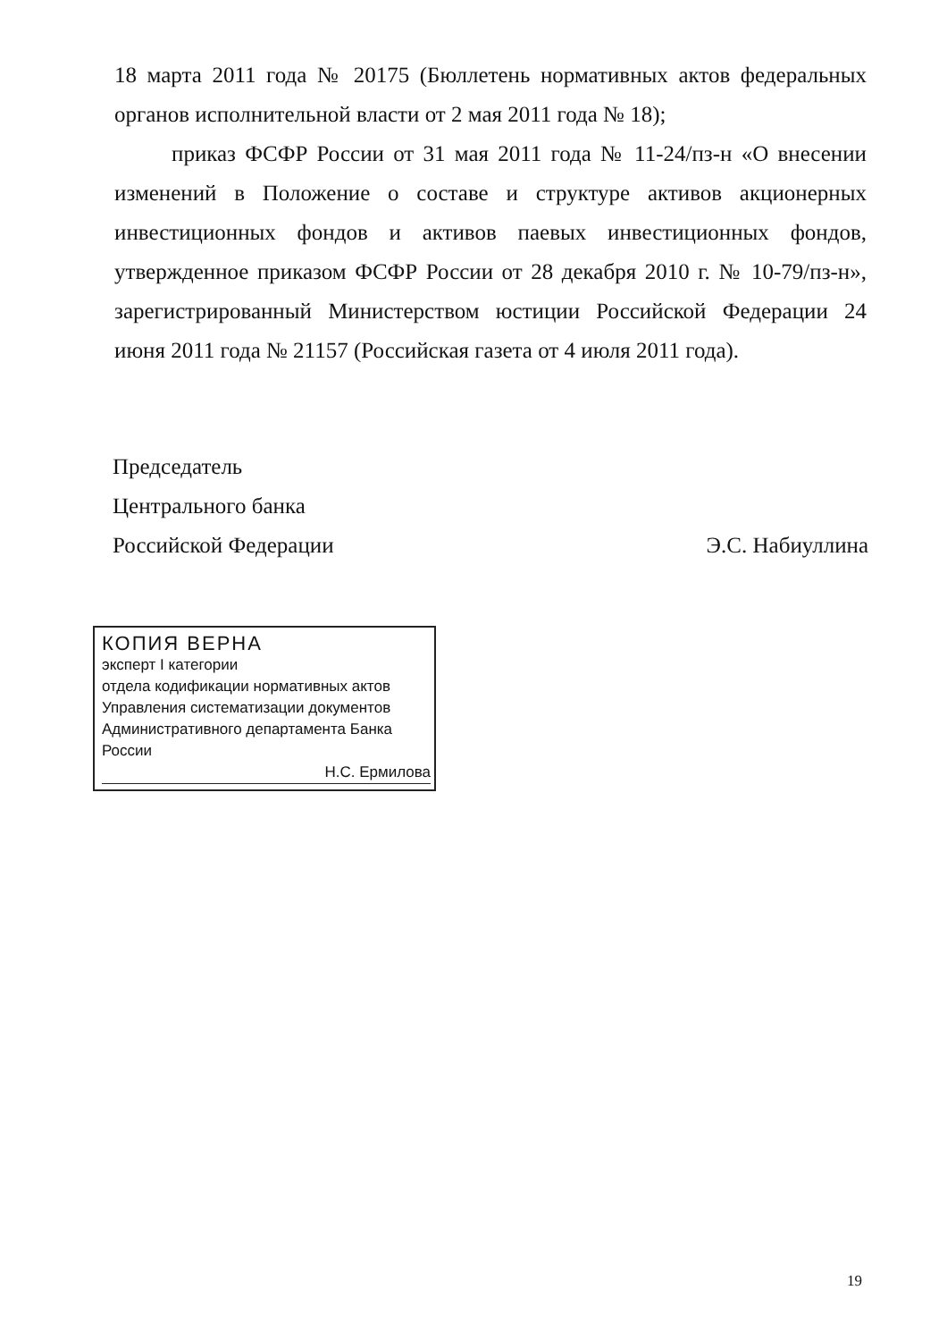18 марта 2011 года № 20175 (Бюллетень нормативных актов федеральных органов исполнительной власти от 2 мая 2011 года № 18);
приказ ФСФР России от 31 мая 2011 года № 11-24/пз-н «О внесении изменений в Положение о составе и структуре активов акционерных инвестиционных фондов и активов паевых инвестиционных фондов, утвержденное приказом ФСФР России от 28 декабря 2010 г. № 10-79/пз-н», зарегистрированный Министерством юстиции Российской Федерации 24 июня 2011 года № 21157 (Российская газета от 4 июля 2011 года).
Председатель
Центрального банка
Российской Федерации Э.С. Набиуллина
КОПИЯ ВЕРНА
эксперт I категории
отдела кодификации нормативных актов
Управления систематизации документов
Административного департамента Банка России
Н.С. Ермилова
19